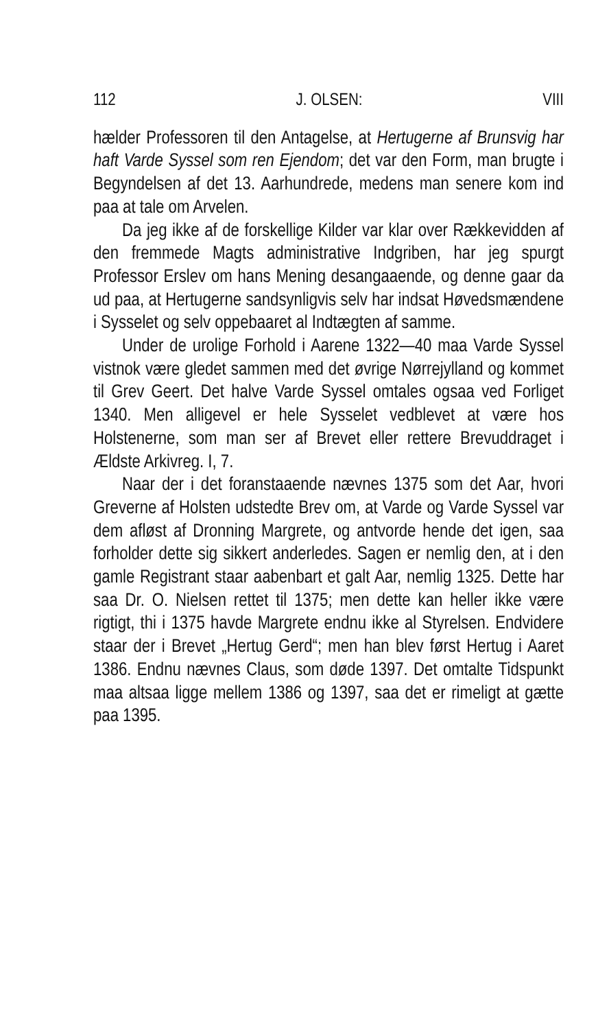112 J. OLSEN: VIII
hælder Professoren til den Antagelse, at Hertugerne af Brunsvig har haft Varde Syssel som ren Ejendom; det var den Form, man brugte i Begyndelsen af det 13. Aarhundrede, medens man senere kom ind paa at tale om Arvelen.
Da jeg ikke af de forskellige Kilder var klar over Rækkevidden af den fremmede Magts administrative Indgriben, har jeg spurgt Professor Erslev om hans Mening desangaaende, og denne gaar da ud paa, at Hertugerne sandsynligvis selv har indsat Høvedsmændene i Sysselet og selv oppebaaret al Indtægten af samme.
Under de urolige Forhold i Aarene 1322—40 maa Varde Syssel vistnok være gledet sammen med det øvrige Nørrejylland og kommet til Grev Geert. Det halve Varde Syssel omtales ogsaa ved Forliget 1340. Men alligevel er hele Sysselet vedblevet at være hos Holstenerne, som man ser af Brevet eller rettere Brevuddraget i Ældste Arkivreg. I, 7.
Naar der i det foranstaaende nævnes 1375 som det Aar, hvori Greverne af Holsten udstedte Brev om, at Varde og Varde Syssel var dem afløst af Dronning Margrete, og antvorde hende det igen, saa forholder dette sig sikkert anderledes. Sagen er nemlig den, at i den gamle Registrant staar aabenbart et galt Aar, nemlig 1325. Dette har saa Dr. O. Nielsen rettet til 1375; men dette kan heller ikke være rigtigt, thi i 1375 havde Margrete endnu ikke al Styrelsen. Endvidere staar der i Brevet „Hertug Gerd“; men han blev først Hertug i Aaret 1386. Endnu nævnes Claus, som døde 1397. Det omtalte Tidspunkt maa altsaa ligge mellem 1386 og 1397, saa det er rimeligt at gætte paa 1395.